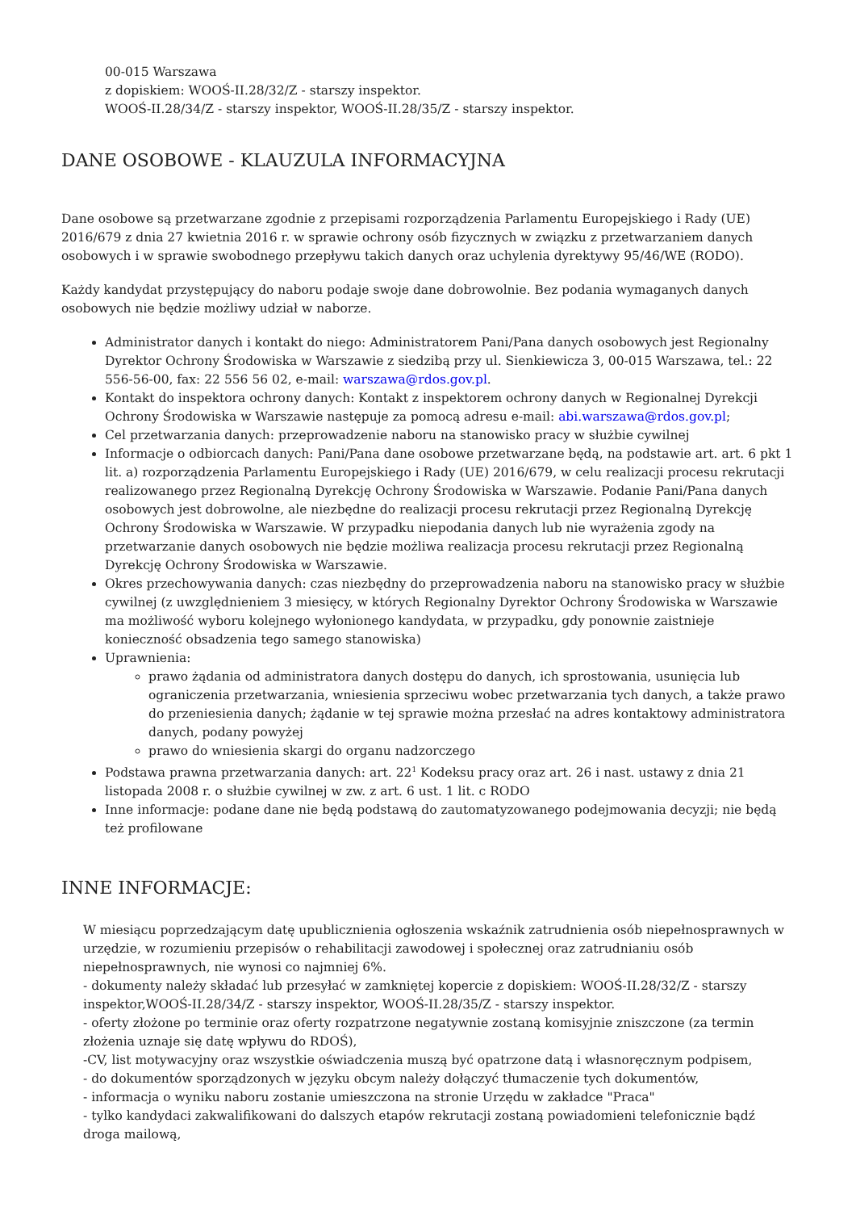00-015 Warszawa
z dopiskiem: WOOŚ-II.28/32/Z - starszy inspektor.
WOOŚ-II.28/34/Z - starszy inspektor, WOOŚ-II.28/35/Z - starszy inspektor.
DANE OSOBOWE - KLAUZULA INFORMACYJNA
Dane osobowe są przetwarzane zgodnie z przepisami rozporządzenia Parlamentu Europejskiego i Rady (UE) 2016/679 z dnia 27 kwietnia 2016 r. w sprawie ochrony osób fizycznych w związku z przetwarzaniem danych osobowych i w sprawie swobodnego przepływu takich danych oraz uchylenia dyrektywy 95/46/WE (RODO).
Każdy kandydat przystępujący do naboru podaje swoje dane dobrowolnie. Bez podania wymaganych danych osobowych nie będzie możliwy udział w naborze.
Administrator danych i kontakt do niego: Administratorem Pani/Pana danych osobowych jest Regionalny Dyrektor Ochrony Środowiska w Warszawie z siedzibą przy ul. Sienkiewicza 3, 00-015 Warszawa, tel.: 22 556-56-00, fax: 22 556 56 02, e-mail: warszawa@rdos.gov.pl.
Kontakt do inspektora ochrony danych: Kontakt z inspektorem ochrony danych w Regionalnej Dyrekcji Ochrony Środowiska w Warszawie następuje za pomocą adresu e-mail: abi.warszawa@rdos.gov.pl;
Cel przetwarzania danych: przeprowadzenie naboru na stanowisko pracy w służbie cywilnej
Informacje o odbiorcach danych: Pani/Pana dane osobowe przetwarzane będą, na podstawie art. art. 6 pkt 1 lit. a) rozporządzenia Parlamentu Europejskiego i Rady (UE) 2016/679, w celu realizacji procesu rekrutacji realizowanego przez Regionalną Dyrekcję Ochrony Środowiska w Warszawie. Podanie Pani/Pana danych osobowych jest dobrowolne, ale niezbędne do realizacji procesu rekrutacji przez Regionalną Dyrekcję Ochrony Środowiska w Warszawie. W przypadku niepodania danych lub nie wyrażenia zgody na przetwarzanie danych osobowych nie będzie możliwa realizacja procesu rekrutacji przez Regionalną Dyrekcję Ochrony Środowiska w Warszawie.
Okres przechowywania danych: czas niezbędny do przeprowadzenia naboru na stanowisko pracy w służbie cywilnej (z uwzględnieniem 3 miesięcy, w których Regionalny Dyrektor Ochrony Środowiska w Warszawie ma możliwość wyboru kolejnego wyłonionego kandydata, w przypadku, gdy ponownie zaistnieje konieczność obsadzenia tego samego stanowiska)
Uprawnienia:
prawo żądania od administratora danych dostępu do danych, ich sprostowania, usunięcia lub ograniczenia przetwarzania, wniesienia sprzeciwu wobec przetwarzania tych danych, a także prawo do przeniesienia danych; żądanie w tej sprawie można przesłać na adres kontaktowy administratora danych, podany powyżej
prawo do wniesienia skargi do organu nadzorczego
Podstawa prawna przetwarzania danych: art. 22<sup>1</sup> Kodeksu pracy oraz art. 26 i nast. ustawy z dnia 21 listopada 2008 r. o służbie cywilnej w zw. z art. 6 ust. 1 lit. c RODO
Inne informacje: podane dane nie będą podstawą do zautomatyzowanego podejmowania decyzji; nie będą też profilowane
INNE INFORMACJE:
W miesiącu poprzedzającym datę upublicznienia ogłoszenia wskaźnik zatrudnienia osób niepełnosprawnych w urzędzie, w rozumieniu przepisów o rehabilitacji zawodowej i społecznej oraz zatrudnianiu osób niepełnosprawnych, nie wynosi co najmniej 6%.
- dokumenty należy składać lub przesyłać w zamkniętej kopercie z dopiskiem: WOOŚ-II.28/32/Z - starszy inspektor,WOOŚ-II.28/34/Z - starszy inspektor, WOOŚ-II.28/35/Z - starszy inspektor.
- oferty złożone po terminie oraz oferty rozpatrzone negatywnie zostaną komisyjnie zniszczone (za termin złożenia uznaje się datę wpływu do RDOŚ),
-CV, list motywacyjny oraz wszystkie oświadczenia muszą być opatrzone datą i własnoręcznym podpisem,
- do dokumentów sporządzonych w języku obcym należy dołączyć tłumaczenie tych dokumentów,
- informacja o wyniku naboru zostanie umieszczona na stronie Urzędu w zakładce "Praca"
- tylko kandydaci zakwalifikowani do dalszych etapów rekrutacji zostaną powiadomieni telefonicznie bądź droga mailową,